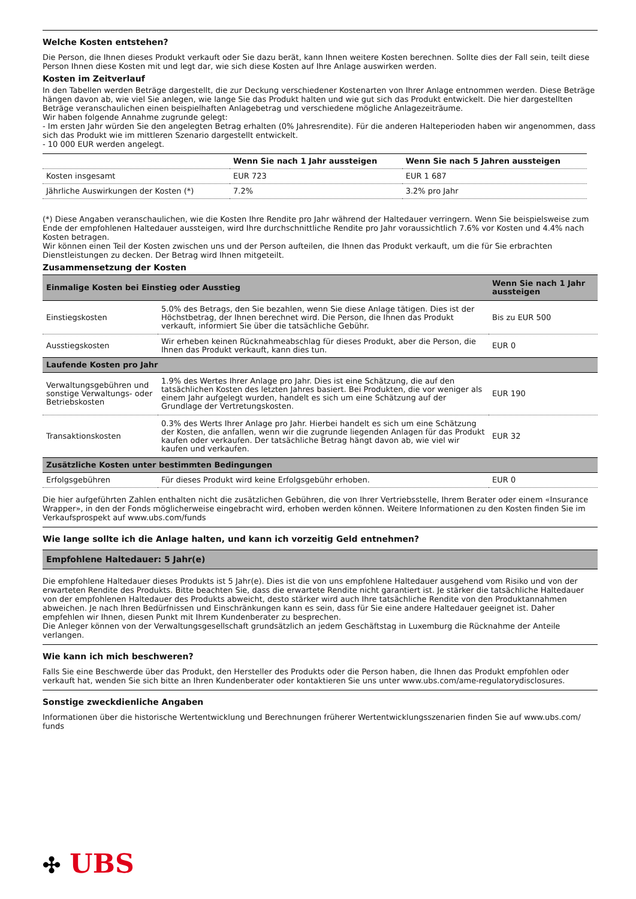Welche Kosten entstehen?
Die Person, die Ihnen dieses Produkt verkauft oder Sie dazu berät, kann Ihnen weitere Kosten berechnen. Sollte dies der Fall sein, teilt diese Person Ihnen diese Kosten mit und legt dar, wie sich diese Kosten auf Ihre Anlage auswirken werden.
Kosten im Zeitverlauf
In den Tabellen werden Beträge dargestellt, die zur Deckung verschiedener Kostenarten von Ihrer Anlage entnommen werden. Diese Beträge hängen davon ab, wie viel Sie anlegen, wie lange Sie das Produkt halten und wie gut sich das Produkt entwickelt. Die hier dargestellten Beträge veranschaulichen einen beispielhaften Anlagebetrag und verschiedene mögliche Anlagezeiträume.
Wir haben folgende Annahme zugrunde gelegt:
- Im ersten Jahr würden Sie den angelegten Betrag erhalten (0% Jahresrendite). Für die anderen Halteperioden haben wir angenommen, dass sich das Produkt wie im mittleren Szenario dargestellt entwickelt.
- 10 000 EUR werden angelegt.
| | Wenn Sie nach 1 Jahr aussteigen | Wenn Sie nach 5 Jahren aussteigen |
| --- | --- | --- |
| Kosten insgesamt | EUR 723 | EUR 1 687 |
| Jährliche Auswirkungen der Kosten (*) | 7.2% | 3.2% pro Jahr |
(*) Diese Angaben veranschaulichen, wie die Kosten Ihre Rendite pro Jahr während der Haltedauer verringern. Wenn Sie beispielsweise zum Ende der empfohlenen Haltedauer aussteigen, wird Ihre durchschnittliche Rendite pro Jahr voraussichtlich 7.6% vor Kosten und 4.4% nach Kosten betragen.
Wir können einen Teil der Kosten zwischen uns und der Person aufteilen, die Ihnen das Produkt verkauft, um die für Sie erbrachten Dienstleistungen zu decken. Der Betrag wird Ihnen mitgeteilt.
Zusammensetzung der Kosten
| Einmalige Kosten bei Einstieg oder Ausstieg | | Wenn Sie nach 1 Jahr aussteigen |
| Einstiegskosten | 5.0% des Betrags, den Sie bezahlen, wenn Sie diese Anlage tätigen. Dies ist der Höchstbetrag, der Ihnen berechnet wird. Die Person, die Ihnen das Produkt verkauft, informiert Sie über die tatsächliche Gebühr. | Bis zu EUR 500 |
| Ausstiegskosten | Wir erheben keinen Rücknahmeabschlag für dieses Produkt, aber die Person, die Ihnen das Produkt verkauft, kann dies tun. | EUR 0 |
| Laufende Kosten pro Jahr | | |
| Verwaltungsgebühren und sonstige Verwaltungs- oder Betriebskosten | 1.9% des Wertes Ihrer Anlage pro Jahr. Dies ist eine Schätzung, die auf den tatsächlichen Kosten des letzten Jahres basiert. Bei Produkten, die vor weniger als einem Jahr aufgelegt wurden, handelt es sich um eine Schätzung auf der Grundlage der Vertretungskosten. | EUR 190 |
| Transaktionskosten | 0.3% des Werts Ihrer Anlage pro Jahr. Hierbei handelt es sich um eine Schätzung der Kosten, die anfallen, wenn wir die zugrunde liegenden Anlagen für das Produkt kaufen oder verkaufen. Der tatsächliche Betrag hängt davon ab, wie viel wir kaufen und verkaufen. | EUR 32 |
| Zusätzliche Kosten unter bestimmten Bedingungen | | |
| Erfolgsgebühren | Für dieses Produkt wird keine Erfolgsgebühr erhoben. | EUR 0 |
Die hier aufgeführten Zahlen enthalten nicht die zusätzlichen Gebühren, die von Ihrer Vertriebsstelle, Ihrem Berater oder einem «Insurance Wrapper», in den der Fonds möglicherweise eingebracht wird, erhoben werden können. Weitere Informationen zu den Kosten finden Sie im Verkaufsprospekt auf www.ubs.com/funds
Wie lange sollte ich die Anlage halten, und kann ich vorzeitig Geld entnehmen?
Empfohlene Haltedauer: 5 Jahr(e)
Die empfohlene Haltedauer dieses Produkts ist 5 Jahr(e). Dies ist die von uns empfohlene Haltedauer ausgehend vom Risiko und von der erwarteten Rendite des Produkts. Bitte beachten Sie, dass die erwartete Rendite nicht garantiert ist. Je stärker die tatsächliche Haltedauer von der empfohlenen Haltedauer des Produkts abweicht, desto stärker wird auch Ihre tatsächliche Rendite von den Produktannahmen abweichen. Je nach Ihren Bedürfnissen und Einschränkungen kann es sein, dass für Sie eine andere Haltedauer geeignet ist. Daher empfehlen wir Ihnen, diesen Punkt mit Ihrem Kundenberater zu besprechen.
Die Anleger können von der Verwaltungsgesellschaft grundsätzlich an jedem Geschäftstag in Luxemburg die Rücknahme der Anteile verlangen.
Wie kann ich mich beschweren?
Falls Sie eine Beschwerde über das Produkt, den Hersteller des Produkts oder die Person haben, die Ihnen das Produkt empfohlen oder verkauft hat, wenden Sie sich bitte an Ihren Kundenberater oder kontaktieren Sie uns unter www.ubs.com/ame-regulatorydisclosures.
Sonstige zweckdienliche Angaben
Informationen über die historische Wertentwicklung und Berechnungen früherer Wertentwicklungsszenarien finden Sie auf www.ubs.com/ funds
✣ UBS